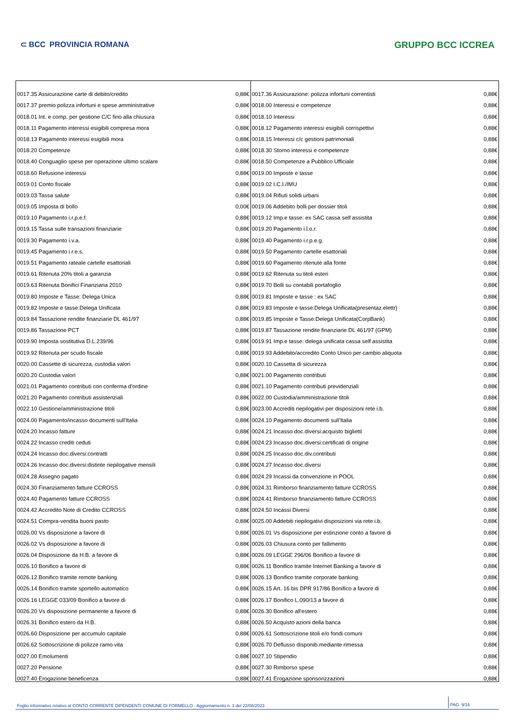⊂ BCC PROVINCIA ROMANA
GRUPPO BCC ICCREA
| 0017.35 Assicurazione carte di debito/credito | 0,88€ | 0017.36 Assicurazione: polizza infortuni correntisti | 0,88€ |
| 0017.37 premio polizza infortuni e spese amministrative | 0,88€ | 0018.00 Interessi e competenze | 0,88€ |
| 0018.01 Int. e comp. per gestione C/C fino alla chiusura | 0,88€ | 0018.10 Interessi | 0,88€ |
| 0018.11 Pagamento interessi esigibili compresa mora | 0,88€ | 0018.12 Pagamento interessi esigibili corrispettivi | 0,88€ |
| 0018.13 Pagamento interessi esigibili mora | 0,88€ | 0018.15 Interessi c/c gestioni patrimoniali | 0,88€ |
| 0018.20 Competenze | 0,88€ | 0018.30 Storno interessi e competenze | 0,88€ |
| 0018.40 Conguaglio spese per operazione ultimo scalare | 0,88€ | 0018.50 Competenze a Pubblico Ufficiale | 0,88€ |
| 0018.60 Refusione interessi | 0,88€ | 0019.00 Imposte e tasse | 0,88€ |
| 0019.01 Conto fiscale | 0,88€ | 0019.02 I.C.I./IMU | 0,88€ |
| 0019.03 Tassa salute | 0,88€ | 0019.04 Rifiuti solidi urbani | 0,88€ |
| 0019.05 Imposta di bollo | 0,00€ | 0019.06 Addebito bolli per dossier titoli | 0,88€ |
| 0019.10 Pagamento i.r.p.e.f. | 0,88€ | 0019.12 Imp.e tasse: ex SAC cassa self assistita | 0,88€ |
| 0019.15 Tassa sulle transazioni finanziarie | 0,88€ | 0019.20 Pagamento i.l.o.r. | 0,88€ |
| 0019.30 Pagamento i.v.a. | 0,88€ | 0019.40 Pagamento i.r.p.e.g. | 0,88€ |
| 0019.45 Pagamento i.r.e.s. | 0,88€ | 0019.50 Pagamento cartelle esattoriali | 0,88€ |
| 0019.51 Pagamento rateale cartelle esattoriali | 0,88€ | 0019.60 Pagamento ritenute alla fonte | 0,88€ |
| 0019.61 Ritenuta 20% titoli a garanzia | 0,88€ | 0019.62 Ritenuta su titoli esteri | 0,88€ |
| 0019.63 Ritenuta Bonifici Finanziaria 2010 | 0,88€ | 0019.70 Bolli su contabili portafoglio | 0,88€ |
| 0019.80 Imposte e Tasse: Delega Unica | 0,88€ | 0019.81 Imposte e tasse : ex SAC | 0,88€ |
| 0019.82 Imposte e tasse:Delega Unificata | 0,88€ | 0019.83 Imposte e tasse:Delega Unificata(presentaz.elettr) | 0,88€ |
| 0019.84 Tassazione rendite finanziarie DL 461/97 | 0,88€ | 0019.85 Imposte e Tasse:Delega Unificata(CorpBank) | 0,88€ |
| 0019.86 Tassazione PCT | 0,88€ | 0019.87 Tassazione rendite finanziarie DL 461/97 (GPM) | 0,88€ |
| 0019.90 Imposta sostitutiva D.L.239/96 | 0,88€ | 0019.91 Imp.e tasse: delega unificata cassa self assistita | 0,88€ |
| 0019.92 Ritenuta per scudo fiscale | 0,88€ | 0019.93 Addebito/accredito Conto Unico per cambio aliquota | 0,88€ |
| 0020.00 Cassette di sicurezza, custodia valori | 0,88€ | 0020.10 Cassetta di sicurezza | 0,88€ |
| 0020.20 Custodia valori | 0,88€ | 0021.00 Pagamento contributi | 0,88€ |
| 0021.01 Pagamento contributi con conferma d'ordine | 0,88€ | 0021.10 Pagamento contributi previdenziali | 0,88€ |
| 0021.20 Pagamento contributi assistenziali | 0,88€ | 0022.00 Custodia/amministrazione titoli | 0,88€ |
| 0022.10 Gestione/amministrazione titoli | 0,88€ | 0023.00 Accrediti riepilogativi per disposizioni rete i.b. | 0,88€ |
| 0024.00 Pagamento/incasso documenti sull'Italia | 0,88€ | 0024.10 Pagamento documenti sull'Italia | 0,88€ |
| 0024.20 Incasso fatture | 0,88€ | 0024.21 Incasso doc.diversi:acquisto biglietti | 0,88€ |
| 0024.22 Incasso crediti ceduti | 0,88€ | 0024.23 Incasso doc.diversi:certificati di origine | 0,88€ |
| 0024.24 Incasso doc.diversi:contratti | 0,88€ | 0024.25 Incasso doc.div.contributi | 0,88€ |
| 0024.26 Incasso doc.diversi:distinte riepilogative mensili | 0,88€ | 0024.27 Incasso doc.diversi | 0,88€ |
| 0024.28 Assegno pagato | 0,88€ | 0024.29 Incassi da convenzione in POOL | 0,88€ |
| 0024.30 Finanziamento fatture CCROSS | 0,88€ | 0024.31 Rimborso finanziamento fatture CCROSS | 0,88€ |
| 0024.40 Pagamento fatture CCROSS | 0,88€ | 0024.41 Rimborso finanziamento fatture CCROSS | 0,88€ |
| 0024.42 Accredito Note di Credito CCROSS | 0,88€ | 0024.50 Incassi Diversi | 0,88€ |
| 0024.51 Compra-vendita buoni pasto | 0,88€ | 0025.00 Addebiti riepilogativi disposizioni via rete i.b. | 0,88€ |
| 0026.00 Vs disposizione a favore di | 0,88€ | 0026.01 Vs disposizione per estinzione conto a favore di | 0,88€ |
| 0026.02 Vs disposizione a favore di | 0,88€ | 0026.03 Chiusura conto per fallimento | 0,88€ |
| 0026.04 Disposizione da H.B. a favore di | 0,88€ | 0026.09 LEGGE 296/06 Bonifico a favore di | 0,88€ |
| 0026.10 Bonifico a favore di | 0,88€ | 0026.11 Bonifico tramite Internet Banking a favore di | 0,88€ |
| 0026.12 Bonifico tramite remote banking | 0,88€ | 0026.13 Bonifico tramite corporate banking | 0,88€ |
| 0026.14 Bonifico tramite sportello automatico | 0,88€ | 0026.15 Art. 16 bis DPR 917/86 Bonifico a favore di | 0,88€ |
| 0026.16 LEGGE 033/09 Bonifico a favore di | 0,88€ | 0026.17 Bonifico L.090/13 a favore di | 0,88€ |
| 0026.20 Vs disposizione permanente a favore di | 0,88€ | 0026.30 Bonifico all'estero | 0,88€ |
| 0026.31 Bonifico estero da H.B. | 0,88€ | 0026.50 Acquisto azioni della banca | 0,88€ |
| 0026.60 Disposizione per accumulo capitale | 0,88€ | 0026.61 Sottoscrizione titoli e/o fondi comuni | 0,88€ |
| 0026.62 Sottoscrizione di polizze ramo vita | 0,88€ | 0026.70 Deflusso disponib.mediante rimessa | 0,88€ |
| 0027.00 Emolumenti | 0,88€ | 0027.10 Stipendio | 0,88€ |
| 0027.20 Pensione | 0,88€ | 0027.30 Rimborso spese | 0,88€ |
| 0027.40 Erogazione beneficenza | 0,88€ | 0027.41 Erogazione sponsorizzazioni | 0,88€ |
Foglio informativo relativo al CONTO CORRENTE DIPENDENTI COMUNE DI FORMELLO - Aggiornamento n. 1 del 22/08/2023 PAG. 9/16